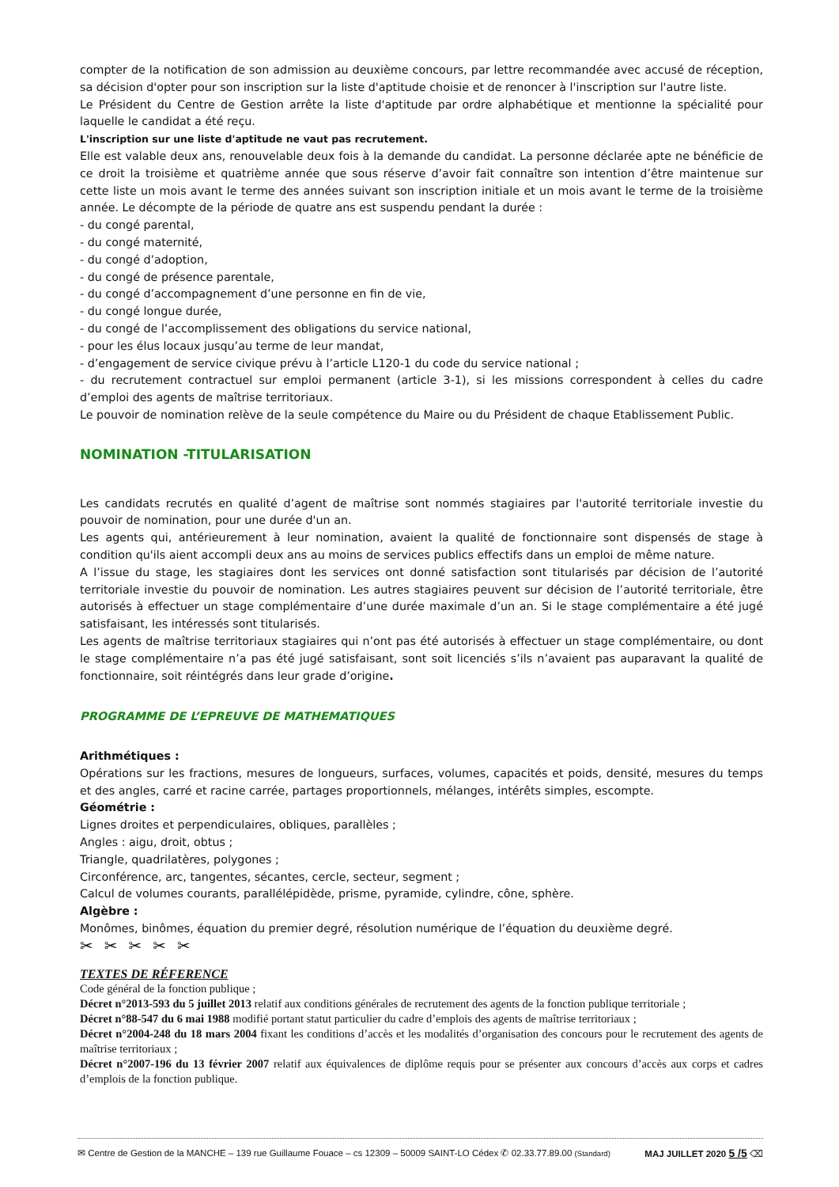compter de la notification de son admission au deuxième concours, par lettre recommandée avec accusé de réception, sa décision d'opter pour son inscription sur la liste d'aptitude choisie et de renoncer à l'inscription sur l'autre liste.
Le Président du Centre de Gestion arrête la liste d'aptitude par ordre alphabétique et mentionne la spécialité pour laquelle le candidat a été reçu.
L'inscription sur une liste d'aptitude ne vaut pas recrutement.
Elle est valable deux ans, renouvelable deux fois à la demande du candidat. La personne déclarée apte ne bénéficie de ce droit la troisième et quatrième année que sous réserve d’avoir fait connaître son intention d’être maintenue sur cette liste un mois avant le terme des années suivant son inscription initiale et un mois avant le terme de la troisième année. Le décompte de la période de quatre ans est suspendu pendant la durée :
- du congé parental,
- du congé maternité,
- du congé d’adoption,
- du congé de présence parentale,
- du congé d’accompagnement d’une personne en fin de vie,
- du congé longue durée,
- du congé de l’accomplissement des obligations du service national,
- pour les élus locaux jusqu’au terme de leur mandat,
- d’engagement de service civique prévu à l’article L120-1 du code du service national ;
- du recrutement contractuel sur emploi permanent (article 3-1), si les missions correspondent à celles du cadre d’emploi des agents de maîtrise territoriaux.
Le pouvoir de nomination relève de la seule compétence du Maire ou du Président de chaque Etablissement Public.
NOMINATION -TITULARISATION
Les candidats recrutés en qualité d’agent de maîtrise sont nommés stagiaires par l'autorité territoriale investie du pouvoir de nomination, pour une durée d'un an.
Les agents qui, antérieurement à leur nomination, avaient la qualité de fonctionnaire sont dispensés de stage à condition qu'ils aient accompli deux ans au moins de services publics effectifs dans un emploi de même nature.
A l’issue du stage, les stagiaires dont les services ont donné satisfaction sont titularisés par décision de l’autorité territoriale investie du pouvoir de nomination. Les autres stagiaires peuvent sur décision de l’autorité territoriale, être autorisés à effectuer un stage complémentaire d’une durée maximale d’un an. Si le stage complémentaire a été jugé satisfaisant, les intéressés sont titularisés.
Les agents de maîtrise territoriaux stagiaires qui n’ont pas été autorisés à effectuer un stage complémentaire, ou dont le stage complémentaire n’a pas été jugé satisfaisant, sont soit licenciés s’ils n’avaient pas auparavant la qualité de fonctionnaire, soit réintégrés dans leur grade d’origine.
PROGRAMME DE L’EPREUVE DE MATHEMATIQUES
Arithmétiques :
Opérations sur les fractions, mesures de longueurs, surfaces, volumes, capacités et poids, densité, mesures du temps et des angles, carré et racine carrée, partages proportionnels, mélanges, intérêts simples, escompte.
Géométrie :
Lignes droites et perpendiculaires, obliques, parallèles ;
Angles : aigu, droit, obtus ;
Triangle, quadrilatères, polygones ;
Circonférence, arc, tangentes, sécantes, cercle, secteur, segment ;
Calcul de volumes courants, parallélépidède, prisme, pyramide, cylindre, cône, sphère.
Algèbre :
Monômes, binômes, équation du premier degré, résolution numérique de l’équation du deuxième degré.
✂✂✂✂✂
TEXTES DE RÉFERENCE
Code général de la fonction publique ;
Décret n°2013-593 du 5 juillet 2013 relatif aux conditions générales de recrutement des agents de la fonction publique territoriale ;
Décret n°88-547 du 6 mai 1988 modifié portant statut particulier du cadre d’emplois des agents de maîtrise territoriaux ;
Décret n°2004-248 du 18 mars 2004 fixant les conditions d’accès et les modalités d’organisation des concours pour le recrutement des agents de maîtrise territoriaux ;
Décret n°2007-196 du 13 février 2007 relatif aux équivalences de diplôme requis pour se présenter aux concours d’accès aux corps et cadres d’emplois de la fonction publique.
✉ Centre de Gestion de la MANCHE – 139 rue Guillaume Fouace – cs 12309 – 50009 SAINT-LO Cédex ✆ 02.33.77.89.00 (Standard) MAJ JUILLET 2020 5 /5 ⌫